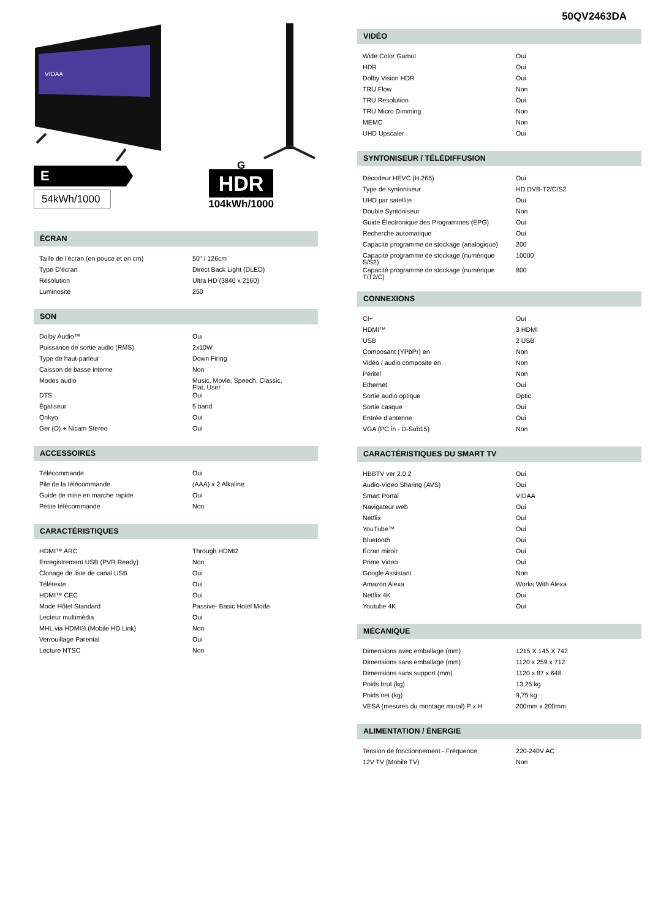VIDAA
E
54kWh/1000
G
HDR
104kWh/1000
ÉCRAN
| Taille de l’écran (en pouce et en cm) | 50" / 126cm |
| Type D’écran | Direct Back Light (DLED) |
| Résolution | Ultra HD (3840 x 2160) |
| Luminosité | 250 |
SON
| Dolby Audio™ | Oui |
| Puissance de sortie audio (RMS) | 2x10W |
| Type de haut-parleur | Down Firing |
| Caisson de basse interne | Non |
| Modes audio | Music, Movie, Speech, Classic, Flat, User |
| DTS | Oui |
| Égaliseur | 5 band |
| Onkyo | Oui |
| Ger (D) + Nicam Stereo | Oui |
ACCESSOIRES
| Télécommande | Oui |
| Pile de la télécommande | (AAA) x 2 Alkaline |
| Guide de mise en marche rapide | Oui |
| Petite télécommande | Non |
CARACTÉRISTIQUES
| HDMI™ ARC | Through HDMI2 |
| Enregistrement USB (PVR Ready) | Non |
| Clonage de liste de canal USB | Oui |
| Télétexte | Oui |
| HDMI™ CEC | Oui |
| Mode Hôtel Standard | Passive- Basic Hotel Mode |
| Lecteur multimédia | Oui |
| MHL via HDMI® (Mobile HD Link) | Non |
| Verrouillage Parental | Oui |
| Lecture NTSC | Non |
50QV2463DA
VIDÉO
| Wide Color Gamut | Oui |
| HDR | Oui |
| Dolby Vision HDR | Oui |
| TRU Flow | Non |
| TRU Resolution | Oui |
| TRU Micro Dimming | Non |
| MEMC | Non |
| UHD Upscaler | Oui |
SYNTONISEUR / TÉLÉDIFFUSION
| Décodeur HEVC (H.265) | Oui |
| Type de syntoniseur | HD DVB-T2/C/S2 |
| UHD par satellite | Oui |
| Double Syntoniseur | Non |
| Guide Électronique des Programmes (EPG) | Oui |
| Recherche automatique | Oui |
| Capacité programme de stockage (analogique) | 200 |
| Capacité programme de stockage (numérique S/S2) | 10000 |
| Capacité programme de stockage (numérique T/T2/C) | 800 |
CONNEXIONS
| CI+ | Oui |
| HDMI™ | 3 HDMI |
| USB | 2 USB |
| Composant (YPbPr) en | Non |
| Vidéo / audio composite en | Non |
| Péritel | Non |
| Ethernet | Oui |
| Sortie audio optique | Optic |
| Sortie casque | Oui |
| Entrée d’antenne | Oui |
| VGA (PC in - D-Sub15) | Non |
CARACTÉRISTIQUES DU SMART TV
| HBBTV ver 2.0.2 | Oui |
| Audio-Video Sharing (AVS) | Oui |
| Smart Portal | VIDAA |
| Navigateur web | Oui |
| Netflix | Oui |
| YouTube™ | Oui |
| Bluetooth | Oui |
| Écran miroir | Oui |
| Prime Video | Oui |
| Google Assistant | Non |
| Amazon Alexa | Works With Alexa |
| Netflix 4K | Oui |
| Youtube 4K | Oui |
MÉCANIQUE
| Dimensions avec emballage (mm) | 1215 X 145 X 742 |
| Dimensions sans emballage (mm) | 1120 x 259 x 712 |
| Dimensions sans support (mm) | 1120 x 87 x 648 |
| Poids brut (kg) | 13,25 kg |
| Poids net (kg) | 9,75 kg |
| VESA (mesures du montage mural) P x H | 200mm x 200mm |
ALIMENTATION / ÉNERGIE
| Tension de fonctionnement - Fréquence | 220-240V AC |
| 12V TV (Mobile TV) | Non |